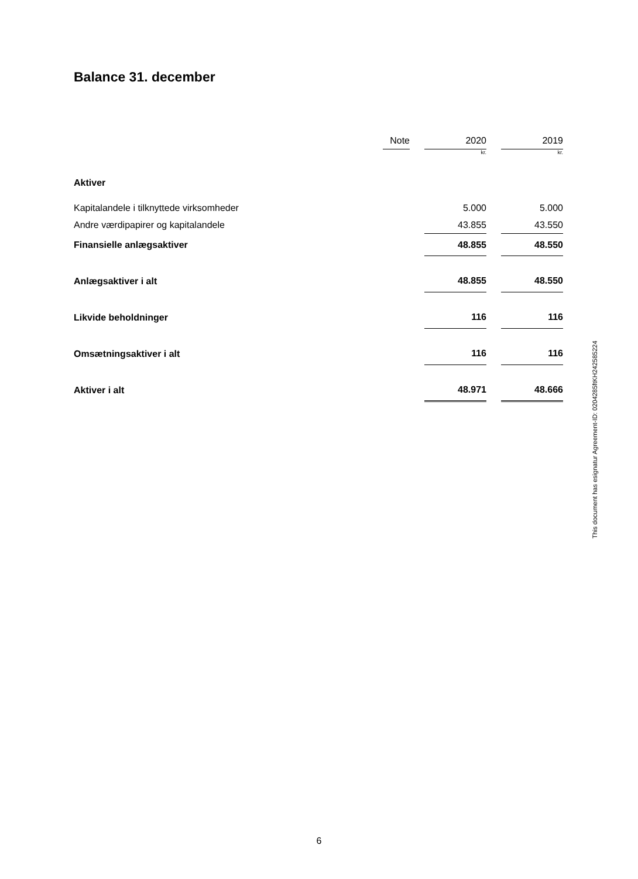Balance 31. december
| | Note | | 2020 | | 2019 |
| --- | --- | --- | --- | --- | --- |
| | | | kr. | | kr. |
| Aktiver | | | | | |
| Kapitalandele i tilknyttede virksomheder | | | 5.000 | | 5.000 |
| Andre værdipapirer og kapitalandele | | | 43.855 | | 43.550 |
| Finansielle anlægsaktiver | | | 48.855 | | 48.550 |
| Anlægsaktiver i alt | | | 48.855 | | 48.550 |
| Likvide beholdninger | | | 116 | | 116 |
| Omsætningsaktiver i alt | | | 116 | | 116 |
| Aktiver i alt | | | 48.971 | | 48.666 |
This document has esignatur Agreement-ID: 0204285ftKH242585224
6